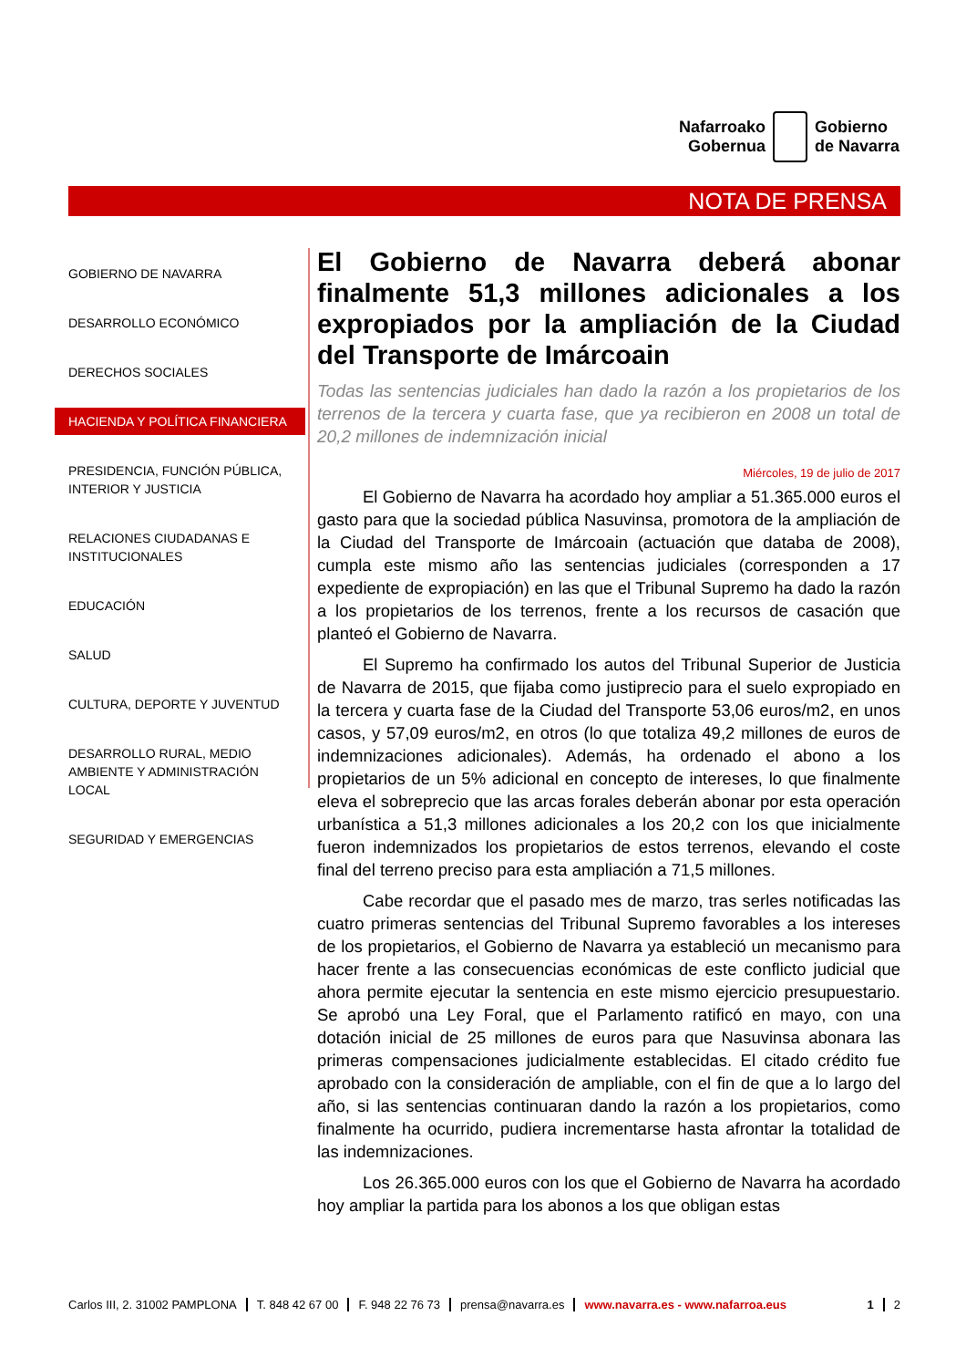Nafarroako
Gobernua
Gobierno
de Navarra
NOTA DE PRENSA
GOBIERNO DE NAVARRA
DESARROLLO ECONÓMICO
DERECHOS SOCIALES
HACIENDA Y POLÍTICA FINANCIERA
PRESIDENCIA, FUNCIÓN PÚBLICA, INTERIOR Y JUSTICIA
RELACIONES CIUDADANAS E INSTITUCIONALES
EDUCACIÓN
SALUD
CULTURA, DEPORTE Y JUVENTUD
DESARROLLO RURAL, MEDIO AMBIENTE Y ADMINISTRACIÓN LOCAL
SEGURIDAD Y EMERGENCIAS
El Gobierno de Navarra deberá abonar finalmente 51,3 millones adicionales a los expropiados por la ampliación de la Ciudad del Transporte de Imárcoain
Todas las sentencias judiciales han dado la razón a los propietarios de los terrenos de la tercera y cuarta fase, que ya recibieron en 2008 un total de 20,2 millones de indemnización inicial
Miércoles, 19 de julio de 2017
El Gobierno de Navarra ha acordado hoy ampliar a 51.365.000 euros el gasto para que la sociedad pública Nasuvinsa, promotora de la ampliación de la Ciudad del Transporte de Imárcoain (actuación que databa de 2008), cumpla este mismo año las sentencias judiciales (corresponden a 17 expediente de expropiación) en las que el Tribunal Supremo ha dado la razón a los propietarios de los terrenos, frente a los recursos de casación que planteó el Gobierno de Navarra.
El Supremo ha confirmado los autos del Tribunal Superior de Justicia de Navarra de 2015, que fijaba como justiprecio para el suelo expropiado en la tercera y cuarta fase de la Ciudad del Transporte 53,06 euros/m2, en unos casos, y 57,09 euros/m2, en otros (lo que totaliza 49,2 millones de euros de indemnizaciones adicionales). Además, ha ordenado el abono a los propietarios de un 5% adicional en concepto de intereses, lo que finalmente eleva el sobreprecio que las arcas forales deberán abonar por esta operación urbanística a 51,3 millones adicionales a los 20,2 con los que inicialmente fueron indemnizados los propietarios de estos terrenos, elevando el coste final del terreno preciso para esta ampliación a 71,5 millones.
Cabe recordar que el pasado mes de marzo, tras serles notificadas las cuatro primeras sentencias del Tribunal Supremo favorables a los intereses de los propietarios, el Gobierno de Navarra ya estableció un mecanismo para hacer frente a las consecuencias económicas de este conflicto judicial que ahora permite ejecutar la sentencia en este mismo ejercicio presupuestario. Se aprobó una Ley Foral, que el Parlamento ratificó en mayo, con una dotación inicial de 25 millones de euros para que Nasuvinsa abonara las primeras compensaciones judicialmente establecidas. El citado crédito fue aprobado con la consideración de ampliable, con el fin de que a lo largo del año, si las sentencias continuaran dando la razón a los propietarios, como finalmente ha ocurrido, pudiera incrementarse hasta afrontar la totalidad de las indemnizaciones.
Los 26.365.000 euros con los que el Gobierno de Navarra ha acordado hoy ampliar la partida para los abonos a los que obligan estas
Carlos III, 2. 31002 PAMPLONA T. 848 42 67 00 F. 948 22 76 73 prensa@navarra.es www.navarra.es - www.nafarroa.eus 1 2